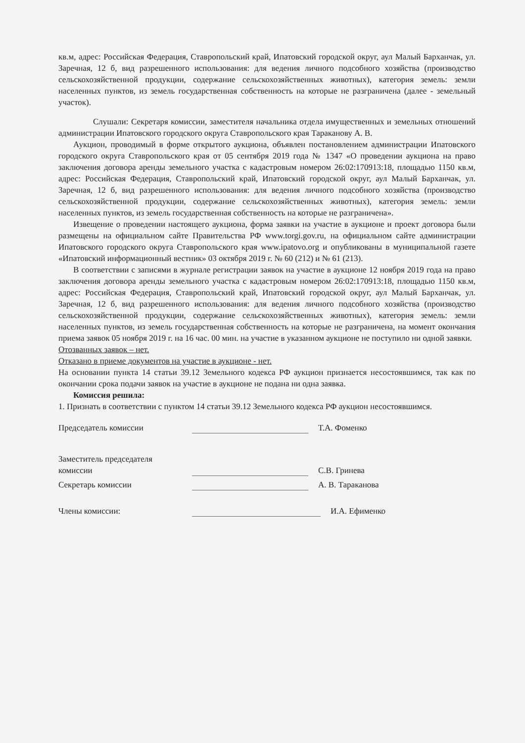кв.м, адрес: Российская Федерация, Ставропольский край, Ипатовский городской округ, аул Малый Барханчак, ул. Заречная, 12 б, вид разрешенного использования: для ведения личного подсобного хозяйства (производство сельскохозяйственной продукции, содержание сельскохозяйственных животных), категория земель: земли населенных пунктов, из земель государственная собственность на которые не разграничена (далее - земельный участок).
Слушали: Секретаря комиссии, заместителя начальника отдела имущественных и земельных отношений администрации Ипатовского городского округа Ставропольского края Тараканову А. В.
Аукцион, проводимый в форме открытого аукциона, объявлен постановлением администрации Ипатовского городского округа Ставропольского края от 05 сентября 2019 года № 1347 «О проведении аукциона на право заключения договора аренды земельного участка с кадастровым номером 26:02:170913:18, площадью 1150 кв.м, адрес: Российская Федерация, Ставропольский край, Ипатовский городской округ, аул Малый Барханчак, ул. Заречная, 12 б, вид разрешенного использования: для ведения личного подсобного хозяйства (производство сельскохозяйственной продукции, содержание сельскохозяйственных животных), категория земель: земли населенных пунктов, из земель государственная собственность на которые не разграничена».
Извещение о проведении настоящего аукциона, форма заявки на участие в аукционе и проект договора были размещены на официальном сайте Правительства РФ www.torgi.gov.ru, на официальном сайте администрации Ипатовского городского округа Ставропольского края www.ipatovo.org и опубликованы в муниципальной газете «Ипатовский информационный вестник» 03 октября 2019 г. № 60 (212) и № 61 (213).
В соответствии с записями в журнале регистрации заявок на участие в аукционе 12 ноября 2019 года на право заключения договора аренды земельного участка с кадастровым номером 26:02:170913:18, площадью 1150 кв.м, адрес: Российская Федерация, Ставропольский край, Ипатовский городской округ, аул Малый Барханчак, ул. Заречная, 12 б, вид разрешенного использования: для ведения личного подсобного хозяйства (производство сельскохозяйственной продукции, содержание сельскохозяйственных животных), категория земель: земли населенных пунктов, из земель государственная собственность на которые не разграничена, на момент окончания приема заявок 05 ноября 2019 г. на 16 час. 00 мин. на участие в указанном аукционе не поступило ни одной заявки.
Отозванных заявок – нет.
Отказано в приеме документов на участие в аукционе - нет.
На основании пункта 14 статьи 39.12 Земельного кодекса РФ аукцион признается несостоявшимся, так как по окончании срока подачи заявок на участие в аукционе не подана ни одна заявка.
Комиссия решила:
1. Признать в соответствии с пунктом 14 статьи 39.12 Земельного кодекса РФ аукцион несостоявшимся.
Председатель комиссии
Т.А. Фоменко
Заместитель председателя
комиссии
С.В. Гринева
Секретарь комиссии
А. В. Тараканова
Члены комиссии:
И.А. Ефименко